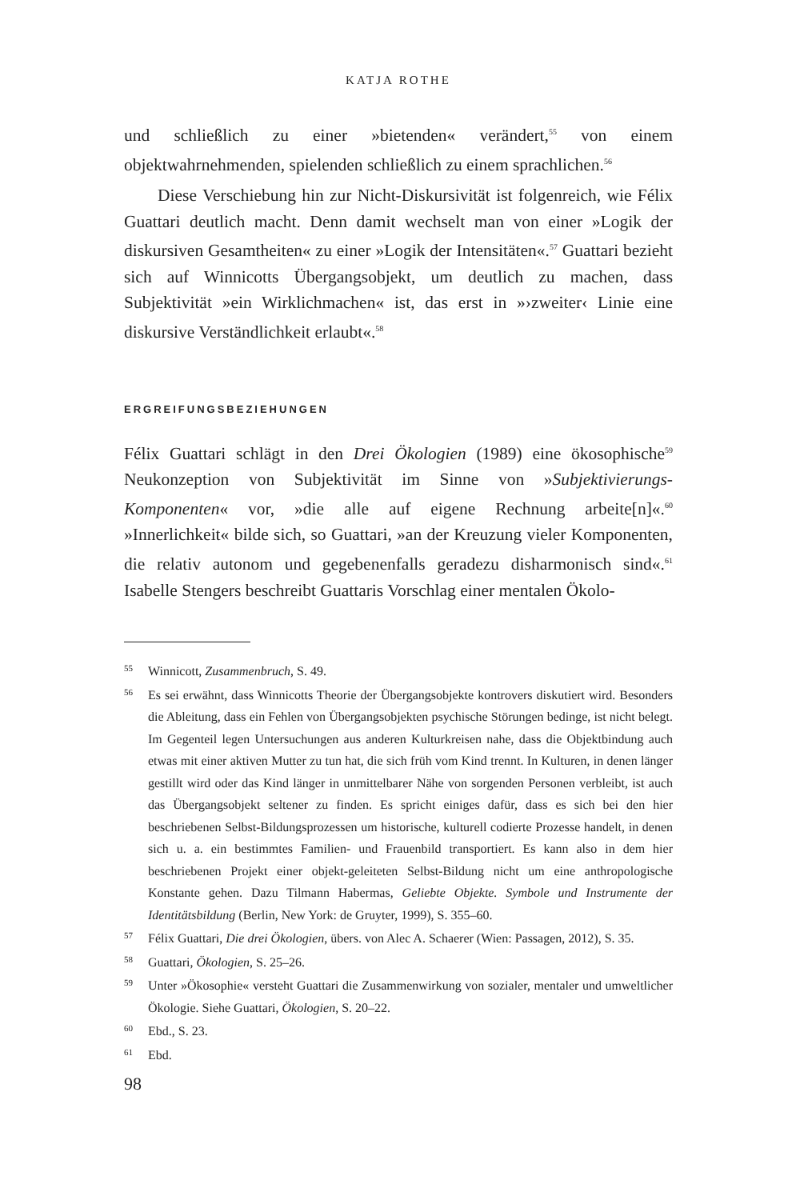KATJA ROTHE
und schließlich zu einer »bietenden« verändert,<sup>55</sup> von einem objektwahrnehmenden, spielenden schließlich zu einem sprachlichen.<sup>56</sup>
Diese Verschiebung hin zur Nicht-Diskursivität ist folgenreich, wie Félix Guattari deutlich macht. Denn damit wechselt man von einer »Logik der diskursiven Gesamtheiten« zu einer »Logik der Intensitäten«.<sup>57</sup> Guattari bezieht sich auf Winnicotts Übergangsobjekt, um deutlich zu machen, dass Subjektivität »ein Wirklichmachen« ist, das erst in »›zweiter‹ Linie eine diskursive Verständlichkeit erlaubt«.<sup>58</sup>
ERGREIFUNGSBEZIEHUNGEN
Félix Guattari schlägt in den Drei Ökologien (1989) eine ökosophische<sup>59</sup> Neukonzeption von Subjektivität im Sinne von »Subjektivierungs-Komponenten« vor, »die alle auf eigene Rechnung arbeite[n]«.<sup>60</sup> »Innerlichkeit« bilde sich, so Guattari, »an der Kreuzung vieler Komponenten, die relativ autonom und gegebenenfalls geradezu disharmonisch sind«.<sup>61</sup> Isabelle Stengers beschreibt Guattaris Vorschlag einer mentalen Ökolo-
55 Winnicott, Zusammenbruch, S. 49.
56 Es sei erwähnt, dass Winnicotts Theorie der Übergangsobjekte kontrovers diskutiert wird. Besonders die Ableitung, dass ein Fehlen von Übergangsobjekten psychische Störungen bedinge, ist nicht belegt. Im Gegenteil legen Untersuchungen aus anderen Kulturkreisen nahe, dass die Objektbindung auch etwas mit einer aktiven Mutter zu tun hat, die sich früh vom Kind trennt. In Kulturen, in denen länger gestillt wird oder das Kind länger in unmittelbarer Nähe von sorgenden Personen verbleibt, ist auch das Übergangsobjekt seltener zu finden. Es spricht einiges dafür, dass es sich bei den hier beschriebenen Selbst-Bildungsprozessen um historische, kulturell codierte Prozesse handelt, in denen sich u. a. ein bestimmtes Familien- und Frauenbild transportiert. Es kann also in dem hier beschriebenen Projekt einer objekt-geleiteten Selbst-Bildung nicht um eine anthropologische Konstante gehen. Dazu Tilmann Habermas, Geliebte Objekte. Symbole und Instrumente der Identitätsbildung (Berlin, New York: de Gruyter, 1999), S. 355–60.
57 Félix Guattari, Die drei Ökologien, übers. von Alec A. Schaerer (Wien: Passagen, 2012), S. 35.
58 Guattari, Ökologien, S. 25–26.
59 Unter »Ökosophie« versteht Guattari die Zusammenwirkung von sozialer, mentaler und umweltlicher Ökologie. Siehe Guattari, Ökologien, S. 20–22.
60 Ebd., S. 23.
61 Ebd.
98